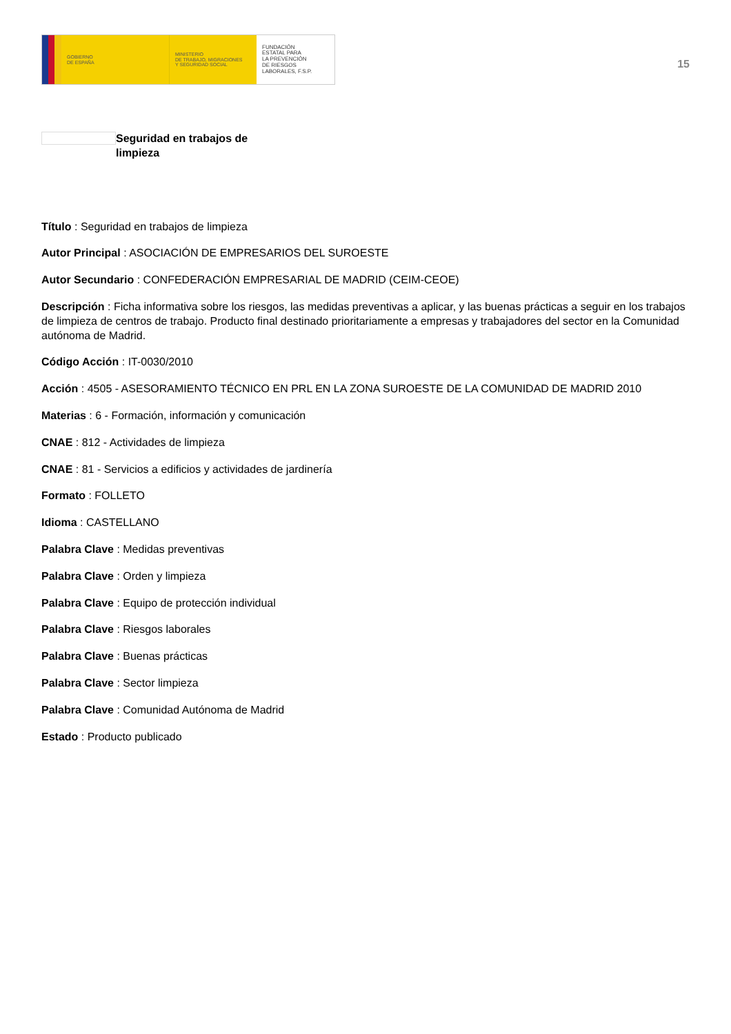GOBIERNO
DE ESPAÑA
MINISTERIO
DE TRABAJO, MIGRACIONES
Y SEGURIDAD SOCIAL
FUNDACIÓN
ESTATAL PARA
LA PREVENCIÓN
DE RIESGOS
LABORALES, F.S.P.
15
Seguridad en trabajos de limpieza
Título : Seguridad en trabajos de limpieza
Autor Principal : ASOCIACIÓN DE EMPRESARIOS DEL SUROESTE
Autor Secundario : CONFEDERACIÓN EMPRESARIAL DE MADRID (CEIM-CEOE)
Descripción : Ficha informativa sobre los riesgos, las medidas preventivas a aplicar, y las buenas prácticas a seguir en los trabajos de limpieza de centros de trabajo. Producto final destinado prioritariamente a empresas y trabajadores del sector en la Comunidad autónoma de Madrid.
Código Acción : IT-0030/2010
Acción : 4505 - ASESORAMIENTO TÉCNICO EN PRL EN LA ZONA SUROESTE DE LA COMUNIDAD DE MADRID 2010
Materias : 6 - Formación, información y comunicación
CNAE : 812 - Actividades de limpieza
CNAE : 81 - Servicios a edificios y actividades de jardinería
Formato : FOLLETO
Idioma : CASTELLANO
Palabra Clave : Medidas preventivas
Palabra Clave : Orden y limpieza
Palabra Clave : Equipo de protección individual
Palabra Clave : Riesgos laborales
Palabra Clave : Buenas prácticas
Palabra Clave : Sector limpieza
Palabra Clave : Comunidad Autónoma de Madrid
Estado : Producto publicado